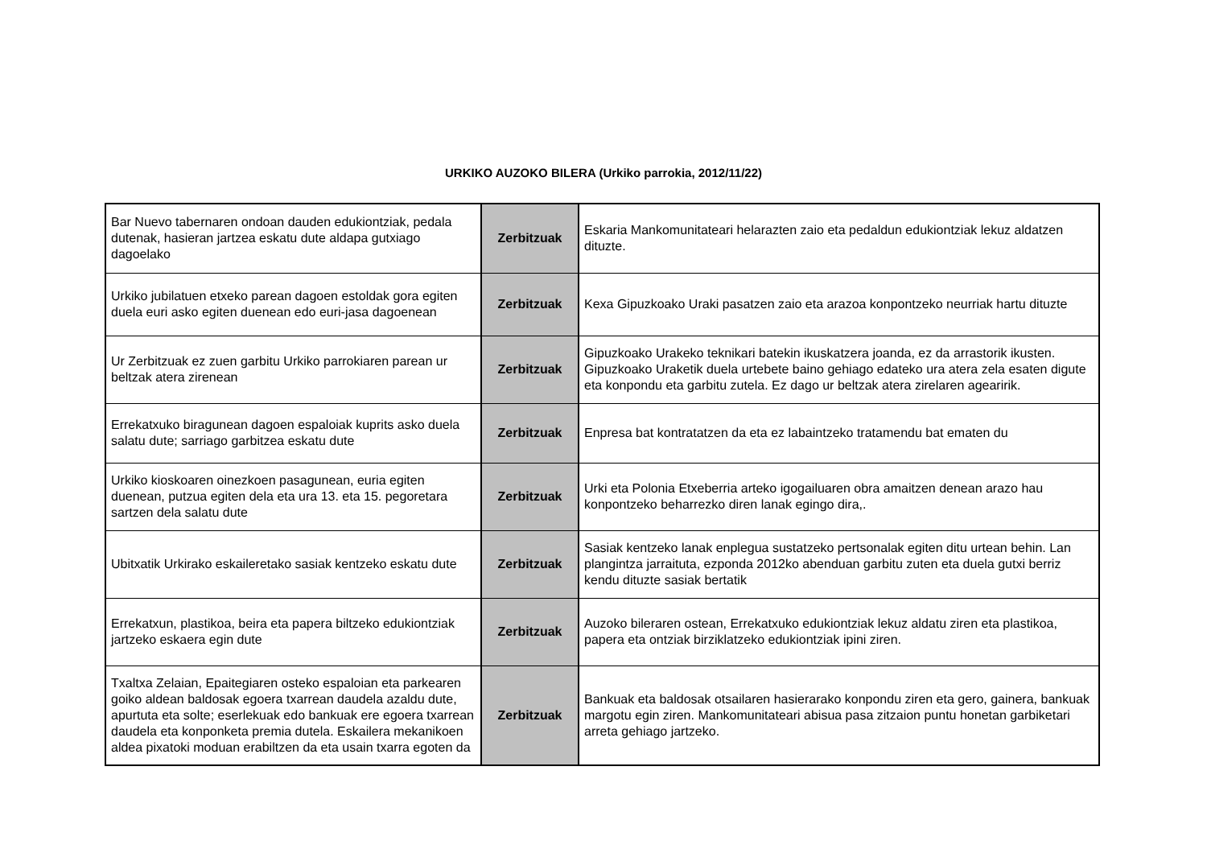URKIKO AUZOKO BILERA (Urkiko parrokia, 2012/11/22)
| Bar Nuevo tabernaren ondoan dauden edukiontziak, pedala dutenak, hasieran jartzea eskatu dute aldapa gutxiago dagoelako | Zerbitzuak | Eskaria Mankomunitateari helarazten zaio eta pedaldun edukiontziak lekuz aldatzen dituzte. |
| Urkiko jubilatuen etxeko parean dagoen estoldak gora egiten duela euri asko egiten duenean edo euri-jasa dagoenean | Zerbitzuak | Kexa Gipuzkoako Uraki pasatzen zaio eta arazoa konpontzeko neurriak hartu dituzte |
| Ur Zerbitzuak ez zuen garbitu Urkiko parrokiaren parean ur beltzak atera zirenean | Zerbitzuak | Gipuzkoako Urakeko teknikari batekin ikuskatzera joanda, ez da arrastorik ikusten. Gipuzkoako Uraketik duela urtebete baino gehiago edateko ura atera zela esaten digute eta konpondu eta garbitu zutela. Ez dago ur beltzak atera zirelaren agearirik. |
| Errekatxuko biragunean dagoen espaloiak kuprits asko duela salatu dute; sarriago garbitzea eskatu dute | Zerbitzuak | Enpresa bat kontratatzen da eta ez labaintzeko tratamendu bat ematen du |
| Urkiko kioskoaren oinezkoen pasagunean, euria egiten duenean, putzua egiten dela eta ura 13. eta 15. pegoretara sartzen dela salatu dute | Zerbitzuak | Urki eta Polonia Etxeberria arteko igogailuaren obra amaitzen denean arazo hau konpontzeko beharrezko diren lanak egingo dira,. |
| Ubitxatik Urkirako eskaileretako sasiak kentzeko eskatu dute | Zerbitzuak | Sasiak kentzeko lanak enplegua sustatzeko pertsonalak egiten ditu urtean behin. Lan plangintza jarraituta, ezponda 2012ko abenduan garbitu zuten eta duela gutxi berriz kendu dituzte sasiak bertatik |
| Errekatxun, plastikoa, beira eta papera biltzeko edukiontziak jartzeko eskaera egin dute | Zerbitzuak | Auzoko bileraren ostean, Errekatxuko edukiontziak lekuz aldatu ziren eta plastikoa, papera eta ontziak birziklatzeko edukiontziak ipini ziren. |
| Txaltxa Zelaian, Epaitegiaren osteko espaloian eta parkearen goiko aldean baldosak egoera txarrean daudela azaldu dute, apurtuta eta solte; eserlekuak edo bankuak ere egoera txarrean daudela eta konponketa premia dutela. Eskailera mekanikoen aldea pixatoki moduan erabiltzen da eta usain txarra egoten da | Zerbitzuak | Bankuak eta baldosak otsailaren hasierarako konpondu ziren eta gero, gainera, bankuak margotu egin ziren. Mankomunitateari abisua pasa zitzaion puntu honetan garbiketari arreta gehiago jartzeko. |